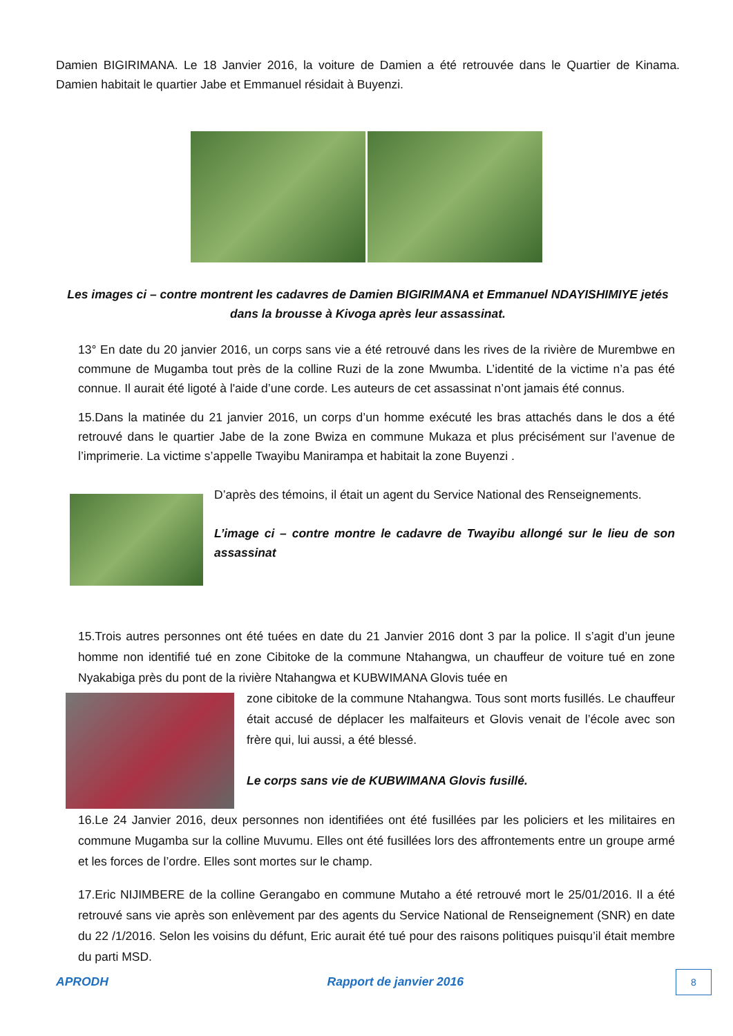Damien BIGIRIMANA. Le 18 Janvier 2016, la voiture de Damien a été retrouvée dans le Quartier de Kinama. Damien habitait le quartier Jabe et Emmanuel résidait à Buyenzi.
Les images ci – contre montrent les cadavres de Damien BIGIRIMANA et Emmanuel NDAYISHIMIYE jetés dans la brousse à Kivoga après leur assassinat.
13° En date du 20 janvier 2016, un corps sans vie a été retrouvé dans les rives de la rivière de Murembwe en commune de Mugamba tout près de la colline Ruzi de la zone Mwumba. L’identité de la victime n’a pas été connue. Il aurait été ligoté à l'aide d’une corde. Les auteurs de cet assassinat n’ont jamais été connus.
15.Dans la matinée du 21 janvier 2016, un corps d’un homme exécuté les bras attachés dans le dos a été retrouvé dans le quartier Jabe de la zone Bwiza en commune Mukaza et plus précisément sur l’avenue de l’imprimerie. La victime s’appelle Twayibu Manirampa et habitait la zone Buyenzi .
D’après des témoins, il était un agent du Service National des Renseignements.
L’image ci – contre montre le cadavre de Twayibu allongé sur le lieu de son assassinat
15.Trois autres personnes ont été tuées en date du 21 Janvier 2016 dont 3 par la police. Il s’agit d’un jeune homme non identifié tué en zone Cibitoke de la commune Ntahangwa, un chauffeur de voiture tué en zone Nyakabiga près du pont de la rivière Ntahangwa et KUBWIMANA Glovis tuée en
zone cibitoke de la commune Ntahangwa. Tous sont morts fusillés. Le chauffeur était accusé de déplacer les malfaiteurs et Glovis venait de l’école avec son frère qui, lui aussi, a été blessé.
Le corps sans vie de KUBWIMANA Glovis fusillé.
16.Le 24 Janvier 2016, deux personnes non identifiées ont été fusillées par les policiers et les militaires en commune Mugamba sur la colline Muvumu. Elles ont été fusillées lors des affrontements entre un groupe armé et les forces de l’ordre. Elles sont mortes sur le champ.
17.Eric NIJIMBERE de la colline Gerangabo en commune Mutaho a été retrouvé mort le 25/01/2016. Il a été retrouvé sans vie après son enlèvement par des agents du Service National de Renseignement (SNR) en date du 22 /1/2016. Selon les voisins du défunt, Eric aurait été tué pour des raisons politiques puisqu’il était membre du parti MSD.
APRODH Rapport de janvier 2016 8